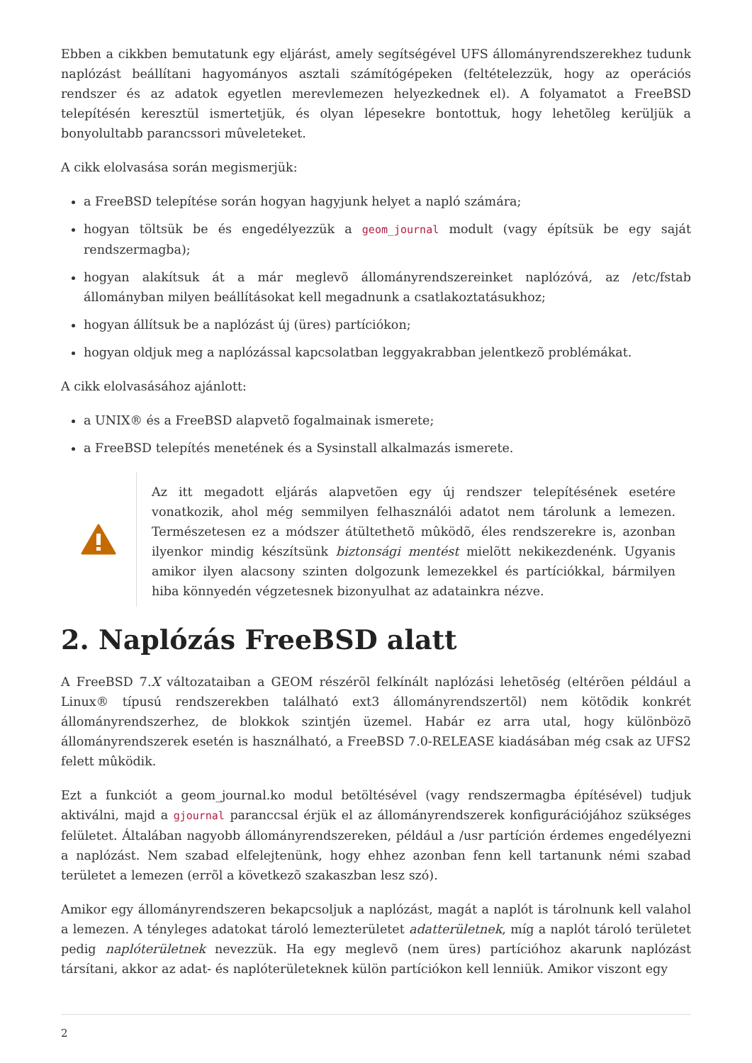Ebben a cikkben bemutatunk egy eljárást, amely segítségével UFS állományrendszerekhez tudunk naplózást beállítani hagyományos asztali számítógépeken (feltételezzük, hogy az operációs rendszer és az adatok egyetlen merevlemezen helyezkednek el). A folyamatot a FreeBSD telepítésén keresztül ismertetjük, és olyan lépesekre bontottuk, hogy lehetõleg kerüljük a bonyolultabb parancssori mûveleteket.
A cikk elolvasása során megismerjük:
a FreeBSD telepítése során hogyan hagyjunk helyet a napló számára;
hogyan töltsük be és engedélyezzük a geom_journal modult (vagy építsük be egy saját rendszermagba);
hogyan alakítsuk át a már meglevõ állományrendszereinket naplózóvá, az /etc/fstab állományban milyen beállításokat kell megadnunk a csatlakoztatásukhoz;
hogyan állítsuk be a naplózást új (üres) partíciókon;
hogyan oldjuk meg a naplózással kapcsolatban leggyakrabban jelentkezõ problémákat.
A cikk elolvasásához ajánlott:
a UNIX® és a FreeBSD alapvetõ fogalmainak ismerete;
a FreeBSD telepítés menetének és a Sysinstall alkalmazás ismerete.
Az itt megadott eljárás alapvetõen egy új rendszer telepítésének esetére vonatkozik, ahol még semmilyen felhasználói adatot nem tárolunk a lemezen. Természetesen ez a módszer átültethetõ mûködõ, éles rendszerekre is, azonban ilyenkor mindig készítsünk biztonsági mentést mielõtt nekikezdenénk. Ugyanis amikor ilyen alacsony szinten dolgozunk lemezekkel és partíciókkal, bármilyen hiba könnyedén végzetesnek bizonyulhat az adatainkra nézve.
2. Naplózás FreeBSD alatt
A FreeBSD 7.X változataiban a GEOM részérõl felkínált naplózási lehetõség (eltérõen például a Linux® típusú rendszerekben található ext3 állományrendszertõl) nem kötõdik konkrét állományrendszerhez, de blokkok szintjén üzemel. Habár ez arra utal, hogy különbözõ állományrendszerek esetén is használható, a FreeBSD 7.0-RELEASE kiadásában még csak az UFS2 felett mûködik.
Ezt a funkciót a geom_journal.ko modul betöltésével (vagy rendszermagba építésével) tudjuk aktiválni, majd a gjournal paranccsal érjük el az állományrendszerek konfigurációjához szükséges felületet. Általában nagyobb állományrendszereken, például a /usr partíción érdemes engedélyezni a naplózást. Nem szabad elfelejtenünk, hogy ehhez azonban fenn kell tartanunk némi szabad területet a lemezen (errõl a következõ szakaszban lesz szó).
Amikor egy állományrendszeren bekapcsoljuk a naplózást, magát a naplót is tárolnunk kell valahol a lemezen. A tényleges adatokat tároló lemezterületet adatterületnek, míg a naplót tároló területet pedig naplóterületnek nevezzük. Ha egy meglevõ (nem üres) partícióhoz akarunk naplózást társítani, akkor az adat- és naplóterületeknek külön partíciókon kell lenniük. Amikor viszont egy
2